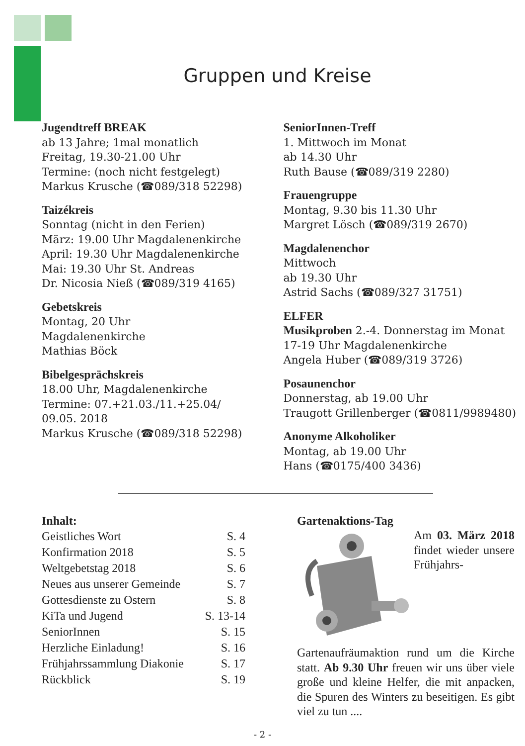Gruppen und Kreise
Jugendtreff BREAK
ab 13 Jahre; 1mal monatlich
Freitag, 19.30-21.00 Uhr
Termine: (noch nicht festgelegt)
Markus Krusche (☎089/318 52298)
Taizékreis
Sonntag (nicht in den Ferien)
März: 19.00 Uhr Magdalenenkirche
April: 19.30 Uhr Magdalenenkirche
Mai: 19.30 Uhr St. Andreas
Dr. Nicosia Nieß (☎089/319 4165)
Gebetskreis
Montag, 20 Uhr
Magdalenenkirche
Mathias Böck
Bibelgesprächskreis
18.00 Uhr, Magdalenenkirche
Termine: 07.+21.03./11.+25.04/
09.05. 2018
Markus Krusche (☎089/318 52298)
SeniorInnen-Treff
1. Mittwoch im Monat
ab 14.30 Uhr
Ruth Bause (☎089/319 2280)
Frauengruppe
Montag, 9.30 bis 11.30 Uhr
Margret Lösch (☎089/319 2670)
Magdalenenchor
Mittwoch
ab 19.30 Uhr
Astrid Sachs (☎089/327 31751)
ELFER
Musikproben 2.-4. Donnerstag im Monat 17-19 Uhr Magdalenenkirche
Angela Huber (☎089/319 3726)
Posaunenchor
Donnerstag, ab 19.00 Uhr
Traugott Grillenberger (☎0811/9989480)
Anonyme Alkoholiker
Montag, ab 19.00 Uhr
Hans (☎0175/400 3436)
Inhalt:
| Geistliches Wort | S. 4 |
| Konfirmation 2018 | S. 5 |
| Weltgebetstag 2018 | S. 6 |
| Neues aus unserer Gemeinde | S. 7 |
| Gottesdienste zu Ostern | S. 8 |
| KiTa und Jugend | S. 13-14 |
| SeniorInnen | S. 15 |
| Herzliche Einladung! | S. 16 |
| Frühjahrssammlung Diakonie | S. 17 |
| Rückblick | S. 19 |
Gartenaktions-Tag
Am 03. März 2018 findet wieder unsere Frühjahrs-Gartenaufräumaktion rund um die Kirche statt. Ab 9.30 Uhr freuen wir uns über viele große und kleine Helfer, die mit anpacken, die Spuren des Winters zu beseitigen. Es gibt viel zu tun ....
- 2 -